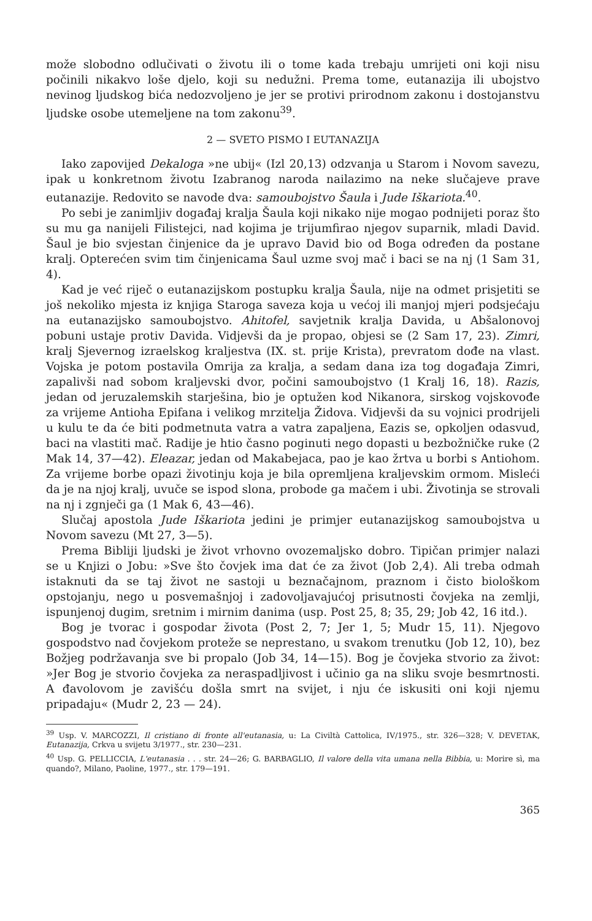može slobodno odlučivati o životu ili o tome kada trebaju umrijeti oni koji nisu počinili nikakvo loše djelo, koji su nedužni. Prema tome, eutanazija ili ubojstvo nevinog ljudskog bića nedozvoljeno je jer se protivi prirodnom zakonu i dostojanstvu ljudske osobe utemeljene na tom zakonu<sup>39</sup>.
2 — SVETO PISMO I EUTANAZIJA
Iako zapovijed Dekaloga »ne ubij« (Izl 20,13) odzvanja u Starom i Novom savezu, ipak u konkretnom životu Izabranog naroda nailazimo na neke slučajeve prave eutanazije. Redovito se navode dva: samoubojstvo Šaula i Jude Iškariota.<sup>40</sup>.
Po sebi je zanimljiv događaj kralja Šaula koji nikako nije mogao podnijeti poraz što su mu ga nanijeli Filistejci, nad kojima je trijumfirao njegov suparnik, mladi David. Šaul je bio svjestan činjenice da je upravo David bio od Boga određen da postane kralj. Opterećen svim tim činjenicama Šaul uzme svoj mač i baci se na nj (1 Sam 31, 4).
Kad je već riječ o eutanazijskom postupku kralja Šaula, nije na odmet prisjetiti se još nekoliko mjesta iz knjiga Staroga saveza koja u većoj ili manjoj mjeri podsjećaju na eutanazijsko samoubojstvo. Ahitofel, savjetnik kralja Davida, u Abšalonovoj pobuni ustaje protiv Davida. Vidjevši da je propao, objesi se (2 Sam 17, 23). Zimri, kralj Sjevernog izraelskog kraljestva (IX. st. prije Krista), prevratom dođe na vlast. Vojska je potom postavila Omrija za kralja, a sedam dana iza tog događaja Zimri, zapalivši nad sobom kraljevski dvor, počini samoubojstvo (1 Kralj 16, 18). Razis, jedan od jeruzalemskih starješina, bio je optužen kod Nikanora, sirskog vojskovođe za vrijeme Antioha Epifana i velikog mrzitelja Židova. Vidjevši da su vojnici prodrijeli u kulu te da će biti podmetnuta vatra a vatra zapaljena, Eazis se, opkoljen odasvud, baci na vlastiti mač. Radije je htio časno poginuti nego dopasti u bezbožničke ruke (2 Mak 14, 37—42). Eleazar, jedan od Makabejaca, pao je kao žrtva u borbi s Antiohom. Za vrijeme borbe opazi životinju koja je bila opremljena kraljevskim ormom. Misleći da je na njoj kralj, uvuče se ispod slona, probode ga mačem i ubi. Životinja se strovali na nj i zgnječi ga (1 Mak 6, 43—46).
Slučaj apostola Jude Iškariota jedini je primjer eutanazijskog samoubojstva u Novom savezu (Mt 27, 3—5).
Prema Bibliji ljudski je život vrhovno ovozemaljsko dobro. Tipičan primjer nalazi se u Knjizi o Jobu: »Sve što čovjek ima dat će za život (Job 2,4). Ali treba odmah istaknuti da se taj život ne sastoji u beznačajnom, praznom i čisto biološkom opstojanju, nego u posvemašnjoj i zadovoljavajućoj prisutnosti čovjeka na zemlji, ispunjenoj dugim, sretnim i mirnim danima (usp. Post 25, 8; 35, 29; Job 42, 16 itd.).
Bog je tvorac i gospodar života (Post 2, 7; Jer 1, 5; Mudr 15, 11). Njegovo gospodstvo nad čovjekom proteže se neprestano, u svakom trenutku (Job 12, 10), bez Božjeg podržavanja sve bi propalo (Job 34, 14—15). Bog je čovjeka stvorio za život: »Jer Bog je stvorio čovjeka za neraspadljivost i učinio ga na sliku svoje besmrtnosti. A đavolovom je zavišću došla smrt na svijet, i nju će iskusiti oni koji njemu pripadaju« (Mudr 2, 23 — 24).
<sup>39</sup> Usp. V. MARCOZZI, Il cristiano di fronte all'eutanasia, u: La Civiltà Cattolica, IV/1975., str. 326—328; V. DEVETAK, Eutanazija, Crkva u svijetu 3/1977., str. 230—231.
<sup>40</sup> Usp. G. PELLICCIA, L'eutanasia . . . str. 24—26; G. BARBAGLIO, Il valore della vita umana nella Bibbia, u: Morire sì, ma quando?, Milano, Paoline, 1977., str. 179—191.
365